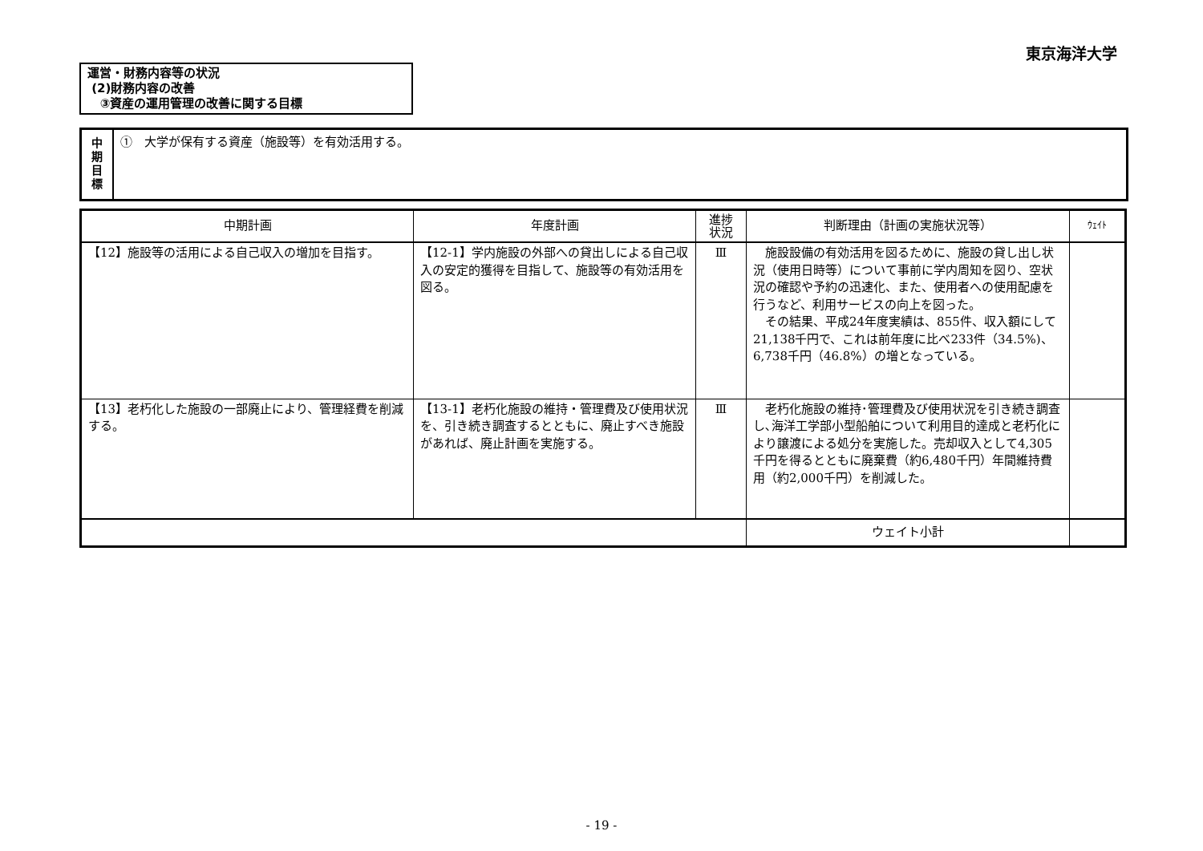東京海洋大学
運営・財務内容等の状況
(2)財務内容の改善
③資産の運用管理の改善に関する目標
中
期
目
標
①　大学が保有する資産（施設等）を有効活用する。
| 中期計画 | 年度計画 | 進捗 状況 | 判断理由（計画の実施状況等） | ｳｪｲﾄ |
| --- | --- | --- | --- | --- |
| 【12】施設等の活用による自己収入の増加を目指す。 | 【12-1】学内施設の外部への貸出しによる自己収入の安定的獲得を目指して、施設等の有効活用を図る。 | Ⅲ | 施設設備の有効活用を図るために、施設の貸し出し状況（使用日時等）について事前に学内周知を図り、空状況の確認や予約の迅速化、また、使用者への使用配慮を行うなど、利用サービスの向上を図った。 その結果、平成24年度実績は、855件、収入額にして21,138千円で、これは前年度に比べ233件（34.5%)、6,738千円（46.8%）の増となっている。 | |
| 【13】老朽化した施設の一部廃止により、管理経費を削減する。 | 【13-1】老朽化施設の維持・管理費及び使用状況を、引き続き調査するとともに、廃止すべき施設があれば、廃止計画を実施する。 | Ⅲ | 老朽化施設の維持･管理費及び使用状況を引き続き調査し､海洋工学部小型船舶について利用目的達成と老朽化により譲渡による処分を実施した。売却収入として4,305千円を得るとともに廃棄費（約6,480千円）年間維持費用（約2,000千円）を削減した。 | |
| | | | ウェイト小計 | |
- 19 -